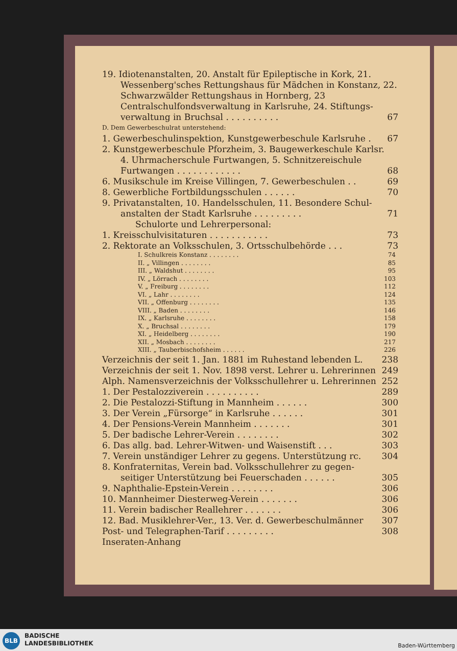19. Idiotenanstalten, 20. Anstalt für Epileptische in Kork, 21.
Wessenberg'sches Rettungshaus für Mädchen in Konstanz, 22. Schwarzwälder Rettungshaus in Hornberg, 23 Centralschulfondsverwaltung in Karlsruhe, 24. Stiftungs-
verwaltung in Bruchsal . . . . . . . . . . 67
D. Dem Gewerbeschulrat unterstehend:
1. Gewerbeschulinspektion, Kunstgewerbeschule Karlsruhe . 67
2. Kunstgewerbeschule Pforzheim, 3. Baugewerkeschule Karlsr.
4. Uhrmacherschule Furtwangen, 5. Schnitzereischule
Furtwangen . . . . . . . . . . . . 68
6. Musikschule im Kreise Villingen, 7. Gewerbeschulen . . 69
8. Gewerbliche Fortbildungsschulen . . . . . . 70
9. Privatanstalten, 10. Handelsschulen, 11. Besondere Schul-
anstalten der Stadt Karlsruhe . . . . . . . . . 71
Schulorte und Lehrerpersonal:
1. Kreisschulvisitaturen . . . . . . . . . . . 73
2. Rektorate an Volksschulen, 3. Ortsschulbehörde . . . 73
I. Schulkreis Konstanz . . . . . . . . 74
II. „ Villingen . . . . . . . . 85
III. „ Waldshut . . . . . . . . 95
IV. „ Lörrach . . . . . . . . 103
V. „ Freiburg . . . . . . . . 112
VI. „ Lahr . . . . . . . . 124
VII. „ Offenburg . . . . . . . . 135
VIII. „ Baden . . . . . . . . 146
IX. „ Karlsruhe . . . . . . . . 158
X. „ Bruchsal . . . . . . . . 179
XI. „ Heidelberg . . . . . . . . 190
XII. „ Mosbach . . . . . . . . 217
XIII. „ Tauberbischofsheim . . . . . . 226
Verzeichnis der seit 1. Jan. 1881 im Ruhestand lebenden L. 238
Verzeichnis der seit 1. Nov. 1898 verst. Lehrer u. Lehrerinnen 249
Alph. Namensverzeichnis der Volksschullehrer u. Lehrerinnen 252
1. Der Pestalozziverein . . . . . . . . . . 289
2. Die Pestalozzi-Stiftung in Mannheim . . . . . . 300
3. Der Verein „Fürsorge“ in Karlsruhe . . . . . . 301
4. Der Pensions-Verein Mannheim . . . . . . . 301
5. Der badische Lehrer-Verein . . . . . . . . 302
6. Das allg. bad. Lehrer-Witwen- und Waisenstift . . . 303
7. Verein unständiger Lehrer zu gegens. Unterstützung rc. 304
8. Konfraternitas, Verein bad. Volksschullehrer zu gegen-
seitiger Unterstützung bei Feuerschaden . . . . . . 305
9. Naphthalie-Epstein-Verein . . . . . . . . 306
10. Mannheimer Diesterweg-Verein . . . . . . . 306
11. Verein badischer Reallehrer . . . . . . . 306
12. Bad. Musiklehrer-Ver., 13. Ver. d. Gewerbeschulmänner 307
Post- und Telegraphen-Tarif . . . . . . . . . 308
Inseraten-Anhang
BLB
BADISCHE
LANDESBIBLIOTHEK
Baden-Württemberg